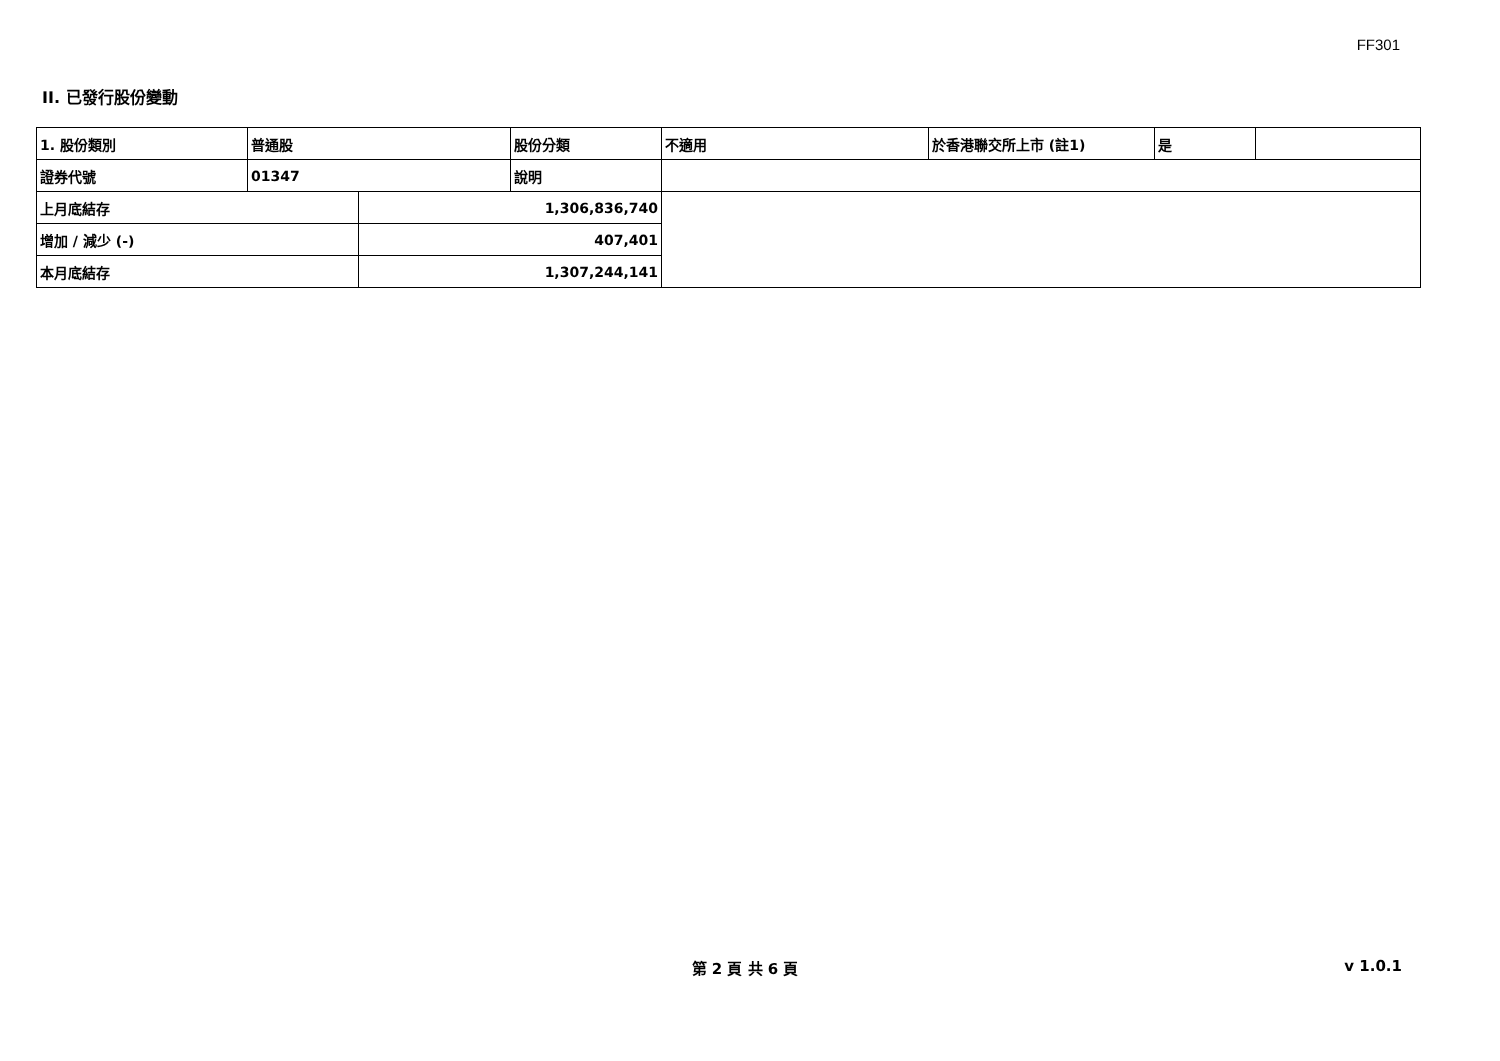FF301
II. 已發行股份變動
| 1. 股份類別 | 普通股 | | 股份分類 | 不適用 | 於香港聯交所上市 (註1) | 是 | |
| 證券代號 | 01347 | | 說明 | | | | |
| 上月底結存 | | 1,306,836,740 | | | | | |
| 增加 / 減少 (-) | | 407,401 | | | | | |
| 本月底結存 | | 1,307,244,141 | | | | | |
第 2 頁 共 6 頁
v 1.0.1